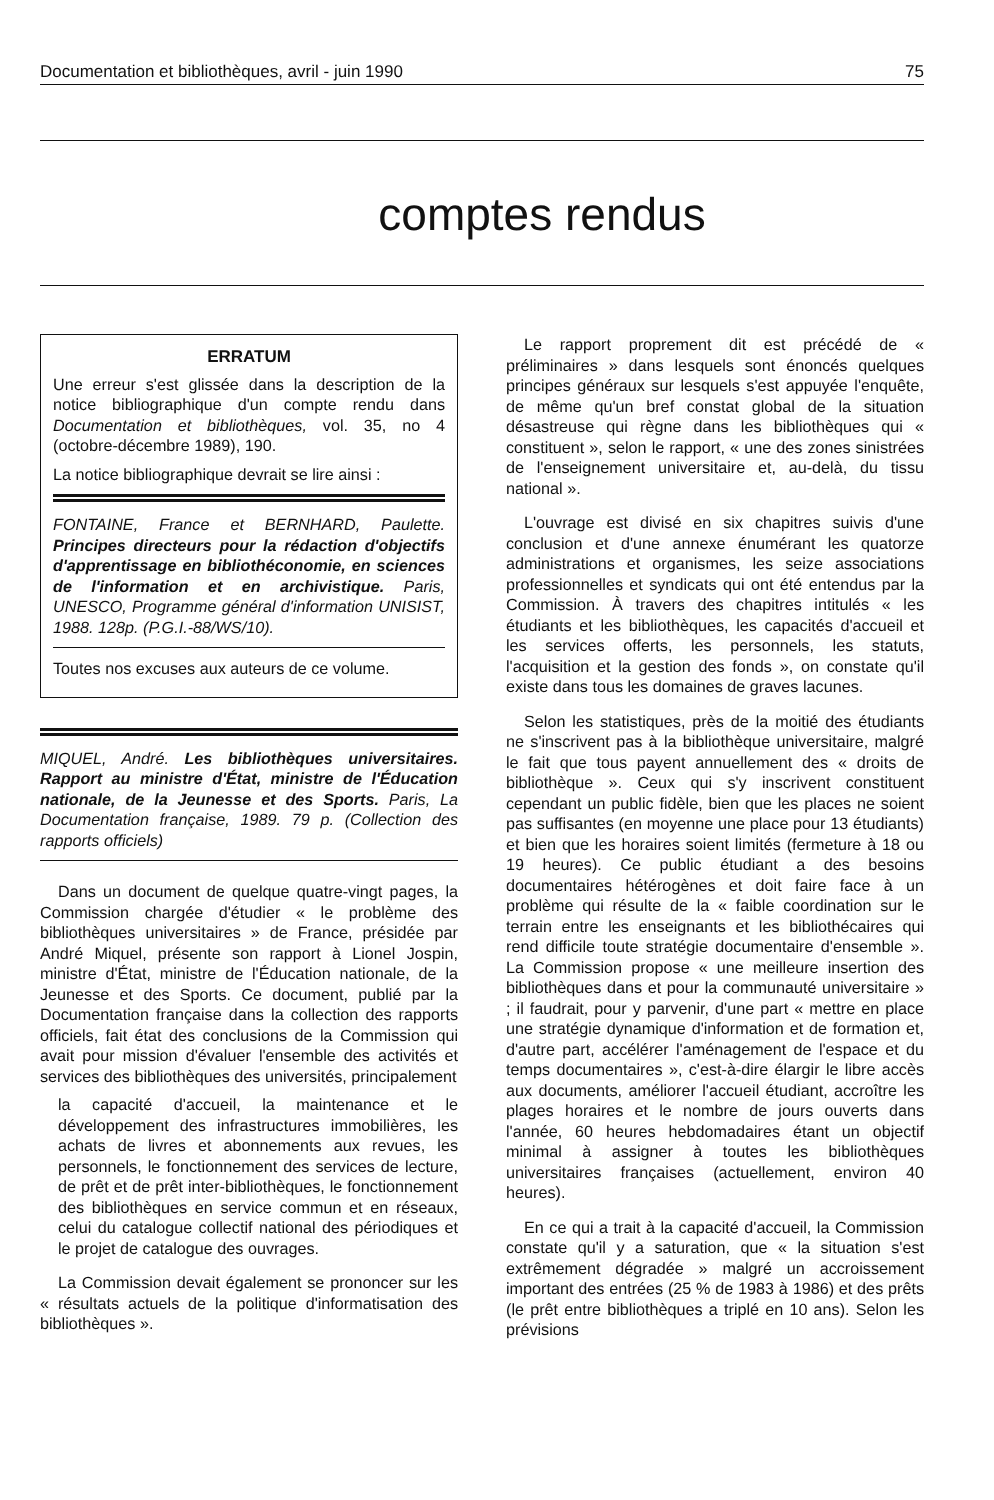Documentation et bibliothèques, avril - juin 1990 75
comptes rendus
ERRATUM
Une erreur s'est glissée dans la description de la notice bibliographique d'un compte rendu dans Documentation et bibliothèques, vol. 35, no 4 (octobre-décembre 1989), 190.
La notice bibliographique devrait se lire ainsi :
FONTAINE, France et BERNHARD, Paulette. Principes directeurs pour la rédaction d'objectifs d'apprentissage en bibliothéconomie, en sciences de l'information et en archivistique. Paris, UNESCO, Programme général d'information UNISIST, 1988. 128p. (P.G.I.-88/WS/10).
Toutes nos excuses aux auteurs de ce volume.
MIQUEL, André. Les bibliothèques universitaires. Rapport au ministre d'État, ministre de l'Éducation nationale, de la Jeunesse et des Sports. Paris, La Documentation française, 1989. 79 p. (Collection des rapports officiels)
Dans un document de quelque quatre-vingt pages, la Commission chargée d'étudier « le problème des bibliothèques universitaires » de France, présidée par André Miquel, présente son rapport à Lionel Jospin, ministre d'État, ministre de l'Éducation nationale, de la Jeunesse et des Sports. Ce document, publié par la Documentation française dans la collection des rapports officiels, fait état des conclusions de la Commission qui avait pour mission d'évaluer l'ensemble des activités et services des bibliothèques des universités, principalement
la capacité d'accueil, la maintenance et le développement des infrastructures immobilières, les achats de livres et abonnements aux revues, les personnels, le fonctionnement des services de lecture, de prêt et de prêt inter-bibliothèques, le fonctionnement des bibliothèques en service commun et en réseaux, celui du catalogue collectif national des périodiques et le projet de catalogue des ouvrages.
La Commission devait également se prononcer sur les « résultats actuels de la politique d'informatisation des bibliothèques ».
Le rapport proprement dit est précédé de « préliminaires » dans lesquels sont énoncés quelques principes généraux sur lesquels s'est appuyée l'enquête, de même qu'un bref constat global de la situation désastreuse qui règne dans les bibliothèques qui « constituent », selon le rapport, « une des zones sinistrées de l'enseignement universitaire et, au-delà, du tissu national ».
L'ouvrage est divisé en six chapitres suivis d'une conclusion et d'une annexe énumérant les quatorze administrations et organismes, les seize associations professionnelles et syndicats qui ont été entendus par la Commission. À travers des chapitres intitulés « les étudiants et les bibliothèques, les capacités d'accueil et les services offerts, les personnels, les statuts, l'acquisition et la gestion des fonds », on constate qu'il existe dans tous les domaines de graves lacunes.
Selon les statistiques, près de la moitié des étudiants ne s'inscrivent pas à la bibliothèque universitaire, malgré le fait que tous payent annuellement des « droits de bibliothèque ». Ceux qui s'y inscrivent constituent cependant un public fidèle, bien que les places ne soient pas suffisantes (en moyenne une place pour 13 étudiants) et bien que les horaires soient limités (fermeture à 18 ou 19 heures). Ce public étudiant a des besoins documentaires hétérogènes et doit faire face à un problème qui résulte de la « faible coordination sur le terrain entre les enseignants et les bibliothécaires qui rend difficile toute stratégie documentaire d'ensemble ». La Commission propose « une meilleure insertion des bibliothèques dans et pour la communauté universitaire » ; il faudrait, pour y parvenir, d'une part « mettre en place une stratégie dynamique d'information et de formation et, d'autre part, accélérer l'aménagement de l'espace et du temps documentaires », c'est-à-dire élargir le libre accès aux documents, améliorer l'accueil étudiant, accroître les plages horaires et le nombre de jours ouverts dans l'année, 60 heures hebdomadaires étant un objectif minimal à assigner à toutes les bibliothèques universitaires françaises (actuellement, environ 40 heures).
En ce qui a trait à la capacité d'accueil, la Commission constate qu'il y a saturation, que « la situation s'est extrêmement dégradée » malgré un accroissement important des entrées (25 % de 1983 à 1986) et des prêts (le prêt entre bibliothèques a triplé en 10 ans). Selon les prévisions